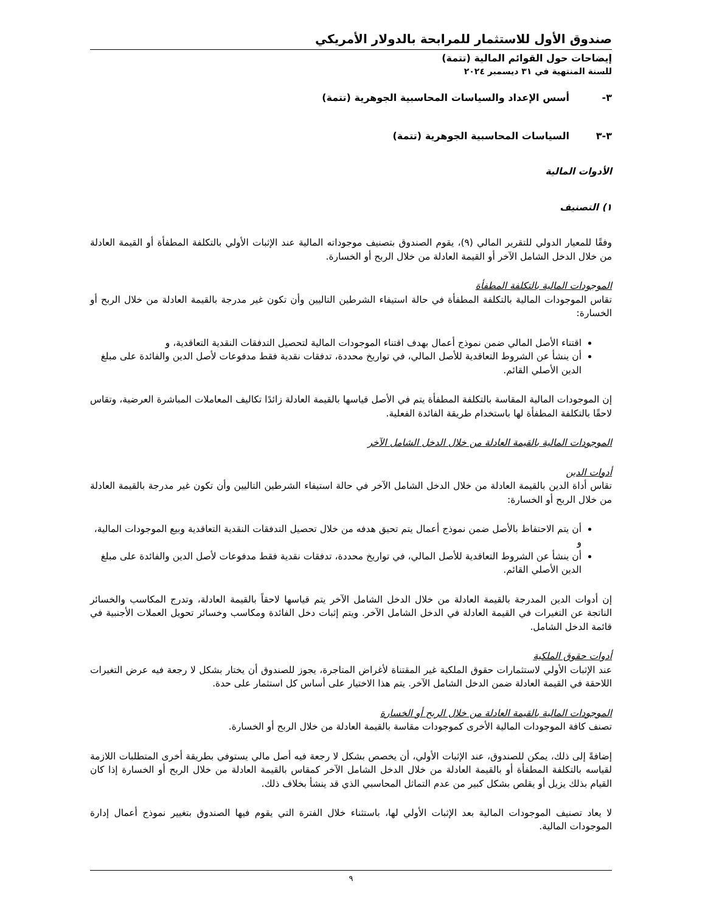صندوق الأول للاستثمار للمرابحة بالدولار الأمريكي
إيضاحات حول القوائم المالية (تتمة)
للسنة المنتهية في ٣١ ديسمبر ٢٠٢٤
٣- أسس الإعداد والسياسات المحاسبية الجوهرية (تتمة)
٣-٣ السياسات المحاسبية الجوهرية (تتمة)
الأدوات المالية
١) التصنيف
وفقًا للمعيار الدولي للتقرير المالي (٩)، يقوم الصندوق بتصنيف موجوداته المالية عند الإثبات الأولي بالتكلفة المطفأة أو القيمة العادلة من خلال الدخل الشامل الآخر أو القيمة العادلة من خلال الربح أو الخسارة.
الموجودات المالية بالتكلفة المطفأة
تقاس الموجودات المالية بالتكلفة المطفأة في حالة استيفاء الشرطين التاليين وأن تكون غير مدرجة بالقيمة العادلة من خلال الربح أو الخسارة:
اقتناء الأصل المالي ضمن نموذج أعمال بهدف اقتناء الموجودات المالية لتحصيل التدفقات النقدية التعاقدية، و
أن ينشأ عن الشروط التعاقدية للأصل المالي، في تواريخ محددة، تدفقات نقدية فقط مدفوعات لأصل الدين والفائدة على مبلغ الدين الأصلي القائم.
إن الموجودات المالية المقاسة بالتكلفة المطفأة يتم في الأصل قياسها بالقيمة العادلة زائدًا تكاليف المعاملات المباشرة العرضية، وتقاس لاحقًا بالتكلفة المطفأة لها باستخدام طريقة الفائدة الفعلية.
الموجودات المالية بالقيمة العادلة من خلال الدخل الشامل الآخر
أدوات الدين
تقاس أداة الدين بالقيمة العادلة من خلال الدخل الشامل الآخر في حالة استيفاء الشرطين التاليين وأن تكون غير مدرجة بالقيمة العادلة من خلال الربح أو الخسارة:
أن يتم الاحتفاظ بالأصل ضمن نموذج أعمال يتم تحيق هدفه من خلال تحصيل التدفقات النقدية التعاقدية وبيع الموجودات المالية، و
أن ينشأ عن الشروط التعاقدية للأصل المالي، في تواريخ محددة، تدفقات نقدية فقط مدفوعات لأصل الدين والفائدة على مبلغ الدين الأصلي القائم.
إن أدوات الدين المدرجة بالقيمة العادلة من خلال الدخل الشامل الآخر يتم قياسها لاحقاً بالقيمة العادلة، وتدرج المكاسب والخسائر الناتجة عن التغيرات في القيمة العادلة في الدخل الشامل الآخر. ويتم إثبات دخل الفائدة ومكاسب وخسائر تحويل العملات الأجنبية في قائمة الدخل الشامل.
أدوات حقوق الملكية
عند الإثبات الأولي لاستثمارات حقوق الملكية غير المقتناة لأغراض المتاجرة، يجوز للصندوق أن يختار بشكل لا رجعة فيه عرض التغيرات اللاحقة في القيمة العادلة ضمن الدخل الشامل الآخر. يتم هذا الاختيار على أساس كل استثمار على حدة.
الموجودات المالية بالقيمة العادلة من خلال الربح أو الخسارة
تصنف كافة الموجودات المالية الأخرى كموجودات مقاسة بالقيمة العادلة من خلال الربح أو الخسارة.
إضافةً إلى ذلك، يمكن للصندوق، عند الإثبات الأولي، أن يخصص بشكل لا رجعة فيه أصل مالي يستوفي بطريقة أخرى المتطلبات اللازمة لقياسه بالتكلفة المطفأة أو بالقيمة العادلة من خلال الدخل الشامل الآخر كمقاس بالقيمة العادلة من خلال الربح أو الخسارة إذا كان القيام بذلك يزيل أو يقلص بشكل كبير من عدم التماثل المحاسبي الذي قد ينشأ بخلاف ذلك.
لا يعاد تصنيف الموجودات المالية بعد الإثبات الأولي لها، باستثناء خلال الفترة التي يقوم فيها الصندوق بتغيير نموذج أعمال إدارة الموجودات المالية.
٩